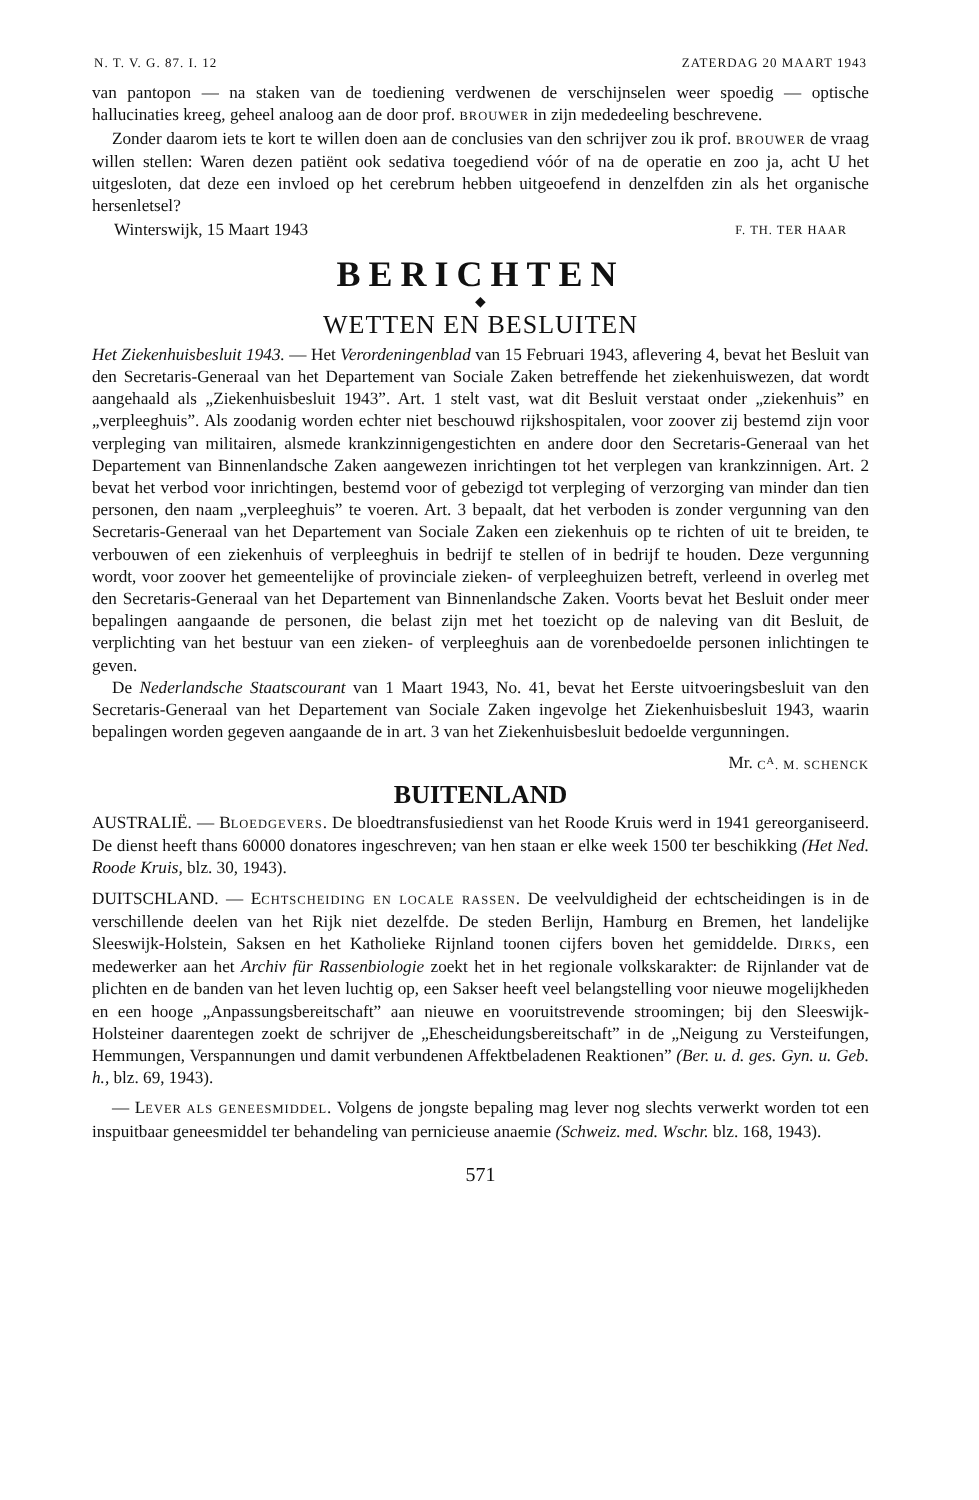N. T. V. G. 87. I. 12 ZATERDAG 20 MAART 1943
van pantopon — na staken van de toediening verdwenen de verschijnselen weer spoedig — optische hallucinaties kreeg, geheel analoog aan de door prof. BROUWER in zijn mededeeling beschrevene.
Zonder daarom iets te kort te willen doen aan de conclusies van den schrijver zou ik prof. BROUWER de vraag willen stellen: Waren dezen patiënt ook sedativa toegediend vóór of na de operatie en zoo ja, acht U het uitgesloten, dat deze een invloed op het cerebrum hebben uitgeoefend in denzelfden zin als het organische hersenletsel?
Winterswijk, 15 Maart 1943 F. TH. TER HAAR
BERICHTEN
◆
WETTEN EN BESLUITEN
Het Ziekenhuisbesluit 1943. — Het Verordeningenblad van 15 Februari 1943, aflevering 4, bevat het Besluit van den Secretaris-Generaal van het Departement van Sociale Zaken betreffende het ziekenhuiswezen, dat wordt aangehaald als „Ziekenhuisbesluit 1943”. Art. 1 stelt vast, wat dit Besluit verstaat onder „ziekenhuis” en „verpleeghuis”. Als zoodanig worden echter niet beschouwd rijkshospitalen, voor zoover zij bestemd zijn voor verpleging van militairen, alsmede krankzinnigengestichten en andere door den Secretaris-Generaal van het Departement van Binnenlandsche Zaken aangewezen inrichtingen tot het verplegen van krankzinnigen. Art. 2 bevat het verbod voor inrichtingen, bestemd voor of gebezigd tot verpleging of verzorging van minder dan tien personen, den naam „verpleeghuis” te voeren. Art. 3 bepaalt, dat het verboden is zonder vergunning van den Secretaris-Generaal van het Departement van Sociale Zaken een ziekenhuis op te richten of uit te breiden, te verbouwen of een ziekenhuis of verpleeghuis in bedrijf te stellen of in bedrijf te houden. Deze vergunning wordt, voor zoover het gemeentelijke of provinciale zieken- of verpleeghuizen betreft, verleend in overleg met den Secretaris-Generaal van het Departement van Binnenlandsche Zaken. Voorts bevat het Besluit onder meer bepalingen aangaande de personen, die belast zijn met het toezicht op de naleving van dit Besluit, de verplichting van het bestuur van een zieken- of verpleeghuis aan de vorenbedoelde personen inlichtingen te geven.
De Nederlandsche Staatscourant van 1 Maart 1943, No. 41, bevat het Eerste uitvoeringsbesluit van den Secretaris-Generaal van het Departement van Sociale Zaken ingevolge het Ziekenhuisbesluit 1943, waarin bepalingen worden gegeven aangaande de in art. 3 van het Ziekenhuisbesluit bedoelde vergunningen.
Mr. C<sup>A</sup>. M. SCHENCK
BUITENLAND
AUSTRALIË. — BLOEDGEVERS. De bloedtransfusiedienst van het Roode Kruis werd in 1941 gereorganiseerd. De dienst heeft thans 60000 donatores ingeschreven; van hen staan er elke week 1500 ter beschikking (Het Ned. Roode Kruis, blz. 30, 1943).
DUITSCHLAND. — ECHTSCHEIDING EN LOCALE RASSEN. De veelvuldigheid der echtscheidingen is in de verschillende deelen van het Rijk niet dezelfde. De steden Berlijn, Hamburg en Bremen, het landelijke Sleeswijk-Holstein, Saksen en het Katholieke Rijnland toonen cijfers boven het gemiddelde. DIRKS, een medewerker aan het Archiv für Rassenbiologie zoekt het in het regionale volkskarakter: de Rijnlander vat de plichten en de banden van het leven luchtig op, een Sakser heeft veel belangstelling voor nieuwe mogelijkheden en een hooge „Anpassungsbereitschaft” aan nieuwe en vooruitstrevende stroomingen; bij den Sleeswijk-Holsteiner daarentegen zoekt de schrijver de „Ehescheidungsbereitschaft” in de „Neigung zu Versteifungen, Hemmungen, Verspannungen und damit verbundenen Affektbeladenen Reaktionen” (Ber. u. d. ges. Gyn. u. Geb. h., blz. 69, 1943).
— LEVER ALS GENEESMIDDEL. Volgens de jongste bepaling mag lever nog slechts verwerkt worden tot een inspuitbaar geneesmiddel ter behandeling van pernicieuse anaemie (Schweiz. med. Wschr. blz. 168, 1943).
571